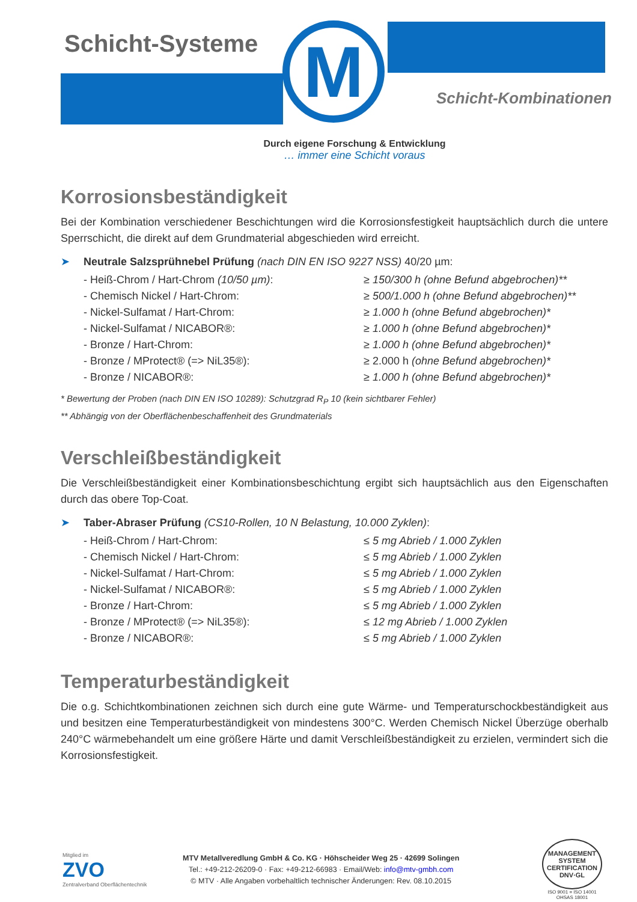M
Schicht-Systeme
Schicht-Kombinationen
Durch eigene Forschung & Entwicklung
… immer eine Schicht voraus
Korrosionsbeständigkeit
Bei der Kombination verschiedener Beschichtungen wird die Korrosionsfestigkeit hauptsächlich durch die untere Sperrschicht, die direkt auf dem Grundmaterial abgeschieden wird erreicht.
➤ Neutrale Salzsprühnebel Prüfung (nach DIN EN ISO 9227 NSS) 40/20 µm:
- Heiß-Chrom / Hart-Chrom (10/50 µm): ≥ 150/300 h (ohne Befund abgebrochen)**
- Chemisch Nickel / Hart-Chrom: ≥ 500/1.000 h (ohne Befund abgebrochen)**
- Nickel-Sulfamat / Hart-Chrom: ≥ 1.000 h (ohne Befund abgebrochen)*
- Nickel-Sulfamat / NICABOR®: ≥ 1.000 h (ohne Befund abgebrochen)*
- Bronze / Hart-Chrom: ≥ 1.000 h (ohne Befund abgebrochen)*
- Bronze / MProtect® (=> NiL35®): ≥ 2.000 h (ohne Befund abgebrochen)*
- Bronze / NICABOR®: ≥ 1.000 h (ohne Befund abgebrochen)*
* Bewertung der Proben (nach DIN EN ISO 10289): Schutzgrad R<sub>P</sub> 10 (kein sichtbarer Fehler)
** Abhängig von der Oberflächenbeschaffenheit des Grundmaterials
Verschleißbeständigkeit
Die Verschleißbeständigkeit einer Kombinationsbeschichtung ergibt sich hauptsächlich aus den Eigenschaften durch das obere Top-Coat.
➤ Taber-Abraser Prüfung (CS10-Rollen, 10 N Belastung, 10.000 Zyklen):
- Heiß-Chrom / Hart-Chrom: ≤ 5 mg Abrieb / 1.000 Zyklen
- Chemisch Nickel / Hart-Chrom: ≤ 5 mg Abrieb / 1.000 Zyklen
- Nickel-Sulfamat / Hart-Chrom: ≤ 5 mg Abrieb / 1.000 Zyklen
- Nickel-Sulfamat / NICABOR®: ≤ 5 mg Abrieb / 1.000 Zyklen
- Bronze / Hart-Chrom: ≤ 5 mg Abrieb / 1.000 Zyklen
- Bronze / MProtect® (=> NiL35®): ≤ 12 mg Abrieb / 1.000 Zyklen
- Bronze / NICABOR®: ≤ 5 mg Abrieb / 1.000 Zyklen
Temperaturbeständigkeit
Die o.g. Schichtkombinationen zeichnen sich durch eine gute Wärme- und Temperaturschockbeständigkeit aus und besitzen eine Temperaturbeständigkeit von mindestens 300°C. Werden Chemisch Nickel Überzüge oberhalb 240°C wärmebehandelt um eine größere Härte und damit Verschleißbeständigkeit zu erzielen, vermindert sich die Korrosionsfestigkeit.
Mitglied im
ZVO
Zentralverband Oberflächentechnik
MTV Metallveredlung GmbH & Co. KG · Höhscheider Weg 25 · 42699 Solingen
Tel.: +49-212-26209-0 · Fax: +49-212-66983 · Email/Web: info@mtv-gmbh.com
© MTV · Alle Angaben vorbehaltlich technischer Änderungen: Rev. 08.10.2015
MANAGEMENT SYSTEM CERTIFICATION
DNV·GL
ISO 9001 = ISO 14001
OHSAS 18001